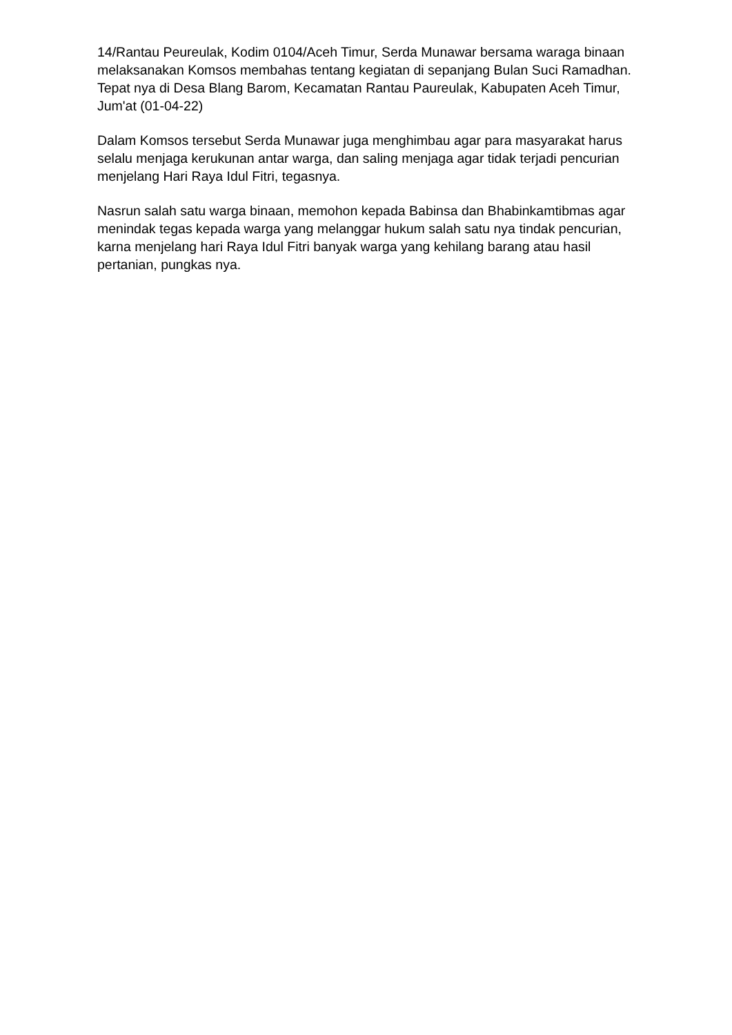14/Rantau Peureulak, Kodim 0104/Aceh Timur, Serda Munawar bersama waraga binaan melaksanakan Komsos membahas tentang kegiatan di sepanjang Bulan Suci Ramadhan. Tepat nya di Desa Blang Barom, Kecamatan Rantau Paureulak, Kabupaten Aceh Timur, Jum'at (01-04-22)
Dalam Komsos tersebut Serda Munawar juga menghimbau agar para masyarakat harus selalu menjaga kerukunan antar warga, dan saling menjaga agar tidak terjadi pencurian menjelang Hari Raya Idul Fitri, tegasnya.
Nasrun salah satu warga binaan, memohon kepada Babinsa dan Bhabinkamtibmas agar menindak tegas kepada warga yang melanggar hukum salah satu nya tindak pencurian, karna menjelang hari Raya Idul Fitri banyak warga yang kehilang barang atau hasil pertanian, pungkas nya.